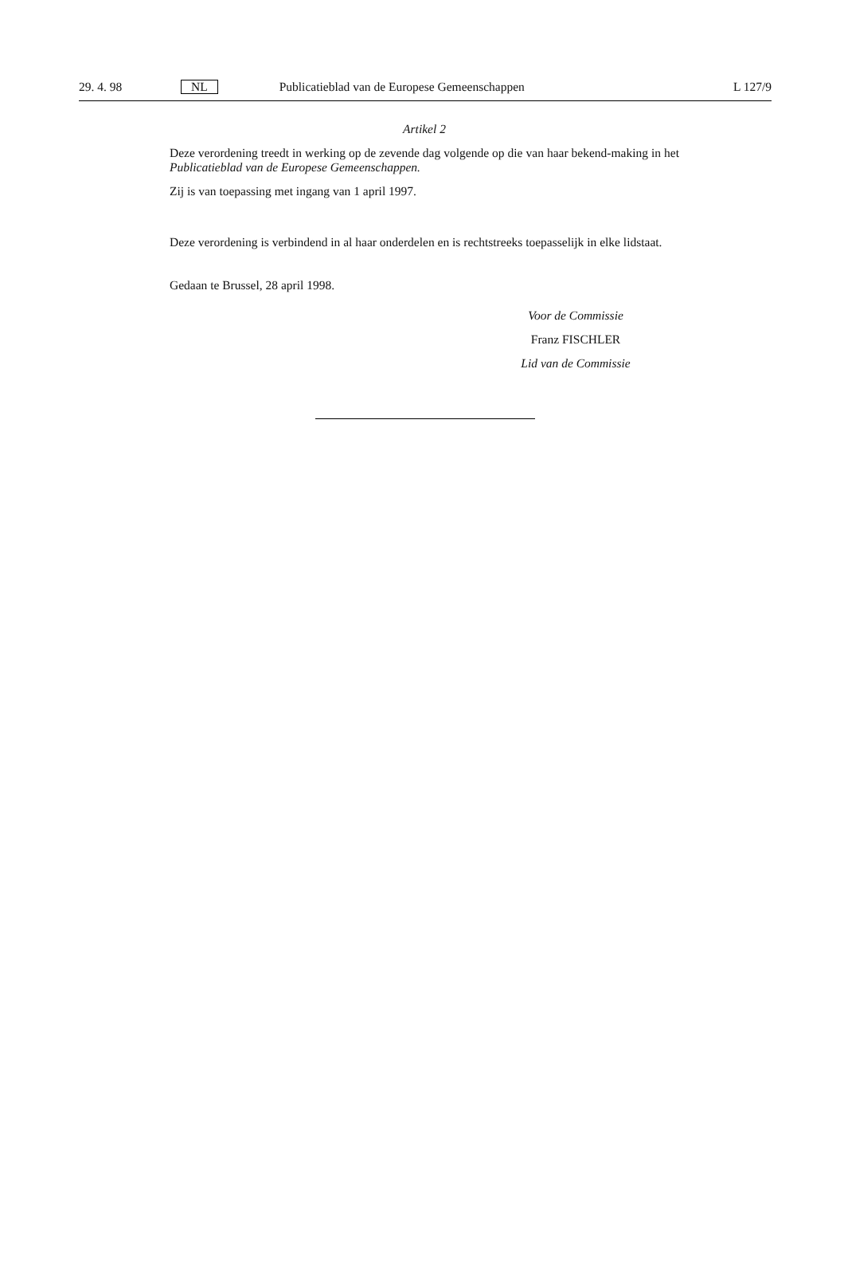29. 4. 98 NL Publicatieblad van de Europese Gemeenschappen L 127/9
Artikel 2
Deze verordening treedt in werking op de zevende dag volgende op die van haar bekend-making in het Publicatieblad van de Europese Gemeenschappen.
Zij is van toepassing met ingang van 1 april 1997.
Deze verordening is verbindend in al haar onderdelen en is rechtstreeks toepasselijk in elke lidstaat.
Gedaan te Brussel, 28 april 1998.
Voor de Commissie
Franz FISCHLER
Lid van de Commissie